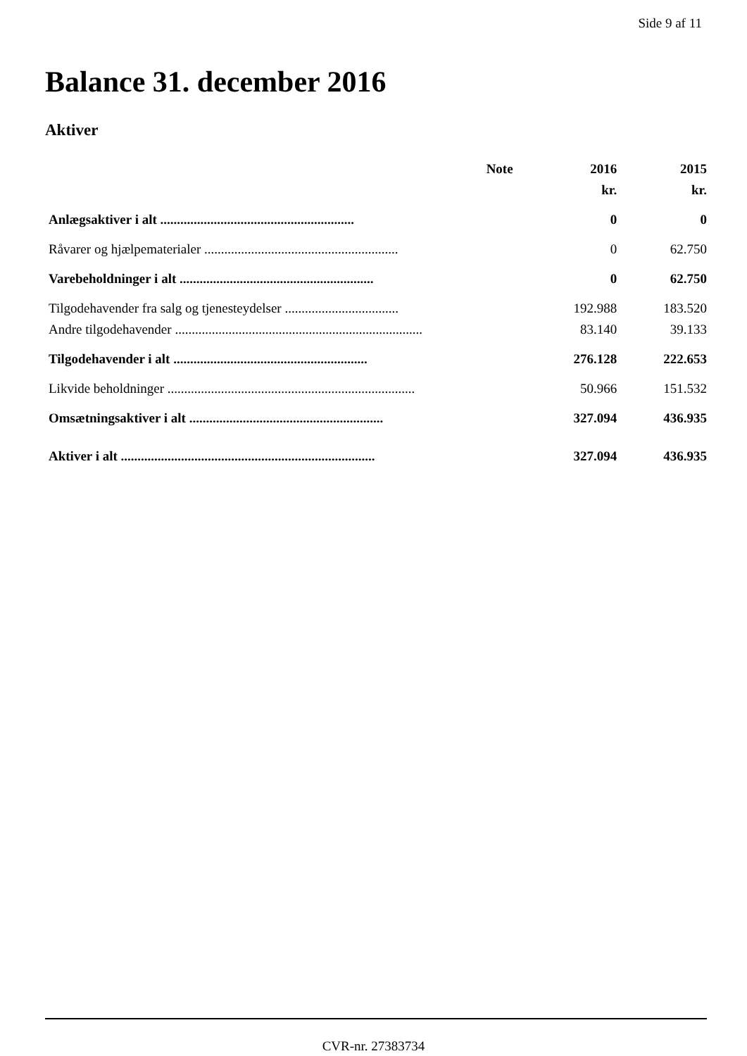Side 9 af 11
Balance 31. december 2016
Aktiver
| | Note | 2016 | 2015 |
| --- | --- | --- | --- |
| | | kr. | kr. |
| Anlægsaktiver i alt .......................................................... | | 0 | 0 |
| Råvarer og hjælpematerialer .......................................................... | | 0 | 62.750 |
| Varebeholdninger i alt .......................................................... | | 0 | 62.750 |
| Tilgodehavender fra salg og tjenesteydelser .................................. | | 192.988 | 183.520 |
| Andre tilgodehavender .......................................................................... | | 83.140 | 39.133 |
| Tilgodehavender i alt .......................................................... | | 276.128 | 222.653 |
| Likvide beholdninger .......................................................................... | | 50.966 | 151.532 |
| Omsætningsaktiver i alt .......................................................... | | 327.094 | 436.935 |
| Aktiver i alt ............................................................................ | | 327.094 | 436.935 |
CVR-nr. 27383734